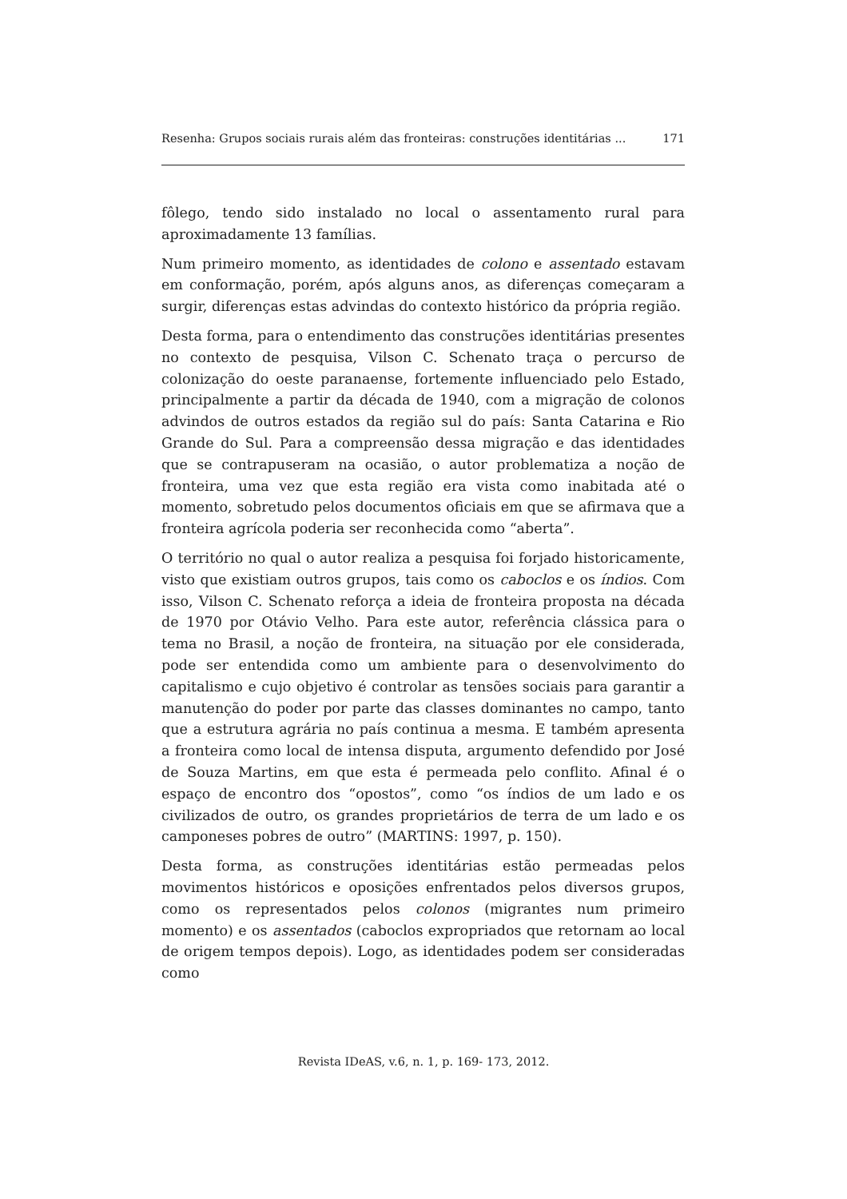Resenha: Grupos sociais rurais além das fronteiras: construções identitárias ... 171
fôlego, tendo sido instalado no local o assentamento rural para aproximadamente 13 famílias.
Num primeiro momento, as identidades de colono e assentado estavam em conformação, porém, após alguns anos, as diferenças começaram a surgir, diferenças estas advindas do contexto histórico da própria região.
Desta forma, para o entendimento das construções identitárias presentes no contexto de pesquisa, Vilson C. Schenato traça o percurso de colonização do oeste paranaense, fortemente influenciado pelo Estado, principalmente a partir da década de 1940, com a migração de colonos advindos de outros estados da região sul do país: Santa Catarina e Rio Grande do Sul. Para a compreensão dessa migração e das identidades que se contrapuseram na ocasião, o autor problematiza a noção de fronteira, uma vez que esta região era vista como inabitada até o momento, sobretudo pelos documentos oficiais em que se afirmava que a fronteira agrícola poderia ser reconhecida como “aberta”.
O território no qual o autor realiza a pesquisa foi forjado historicamente, visto que existiam outros grupos, tais como os caboclos e os índios. Com isso, Vilson C. Schenato reforça a ideia de fronteira proposta na década de 1970 por Otávio Velho. Para este autor, referência clássica para o tema no Brasil, a noção de fronteira, na situação por ele considerada, pode ser entendida como um ambiente para o desenvolvimento do capitalismo e cujo objetivo é controlar as tensões sociais para garantir a manutenção do poder por parte das classes dominantes no campo, tanto que a estrutura agrária no país continua a mesma. E também apresenta a fronteira como local de intensa disputa, argumento defendido por José de Souza Martins, em que esta é permeada pelo conflito. Afinal é o espaço de encontro dos “opostos”, como “os índios de um lado e os civilizados de outro, os grandes proprietários de terra de um lado e os camponeses pobres de outro” (MARTINS: 1997, p. 150).
Desta forma, as construções identitárias estão permeadas pelos movimentos históricos e oposições enfrentados pelos diversos grupos, como os representados pelos colonos (migrantes num primeiro momento) e os assentados (caboclos expropriados que retornam ao local de origem tempos depois). Logo, as identidades podem ser consideradas como
Revista IDeAS, v.6, n. 1, p. 169- 173, 2012.